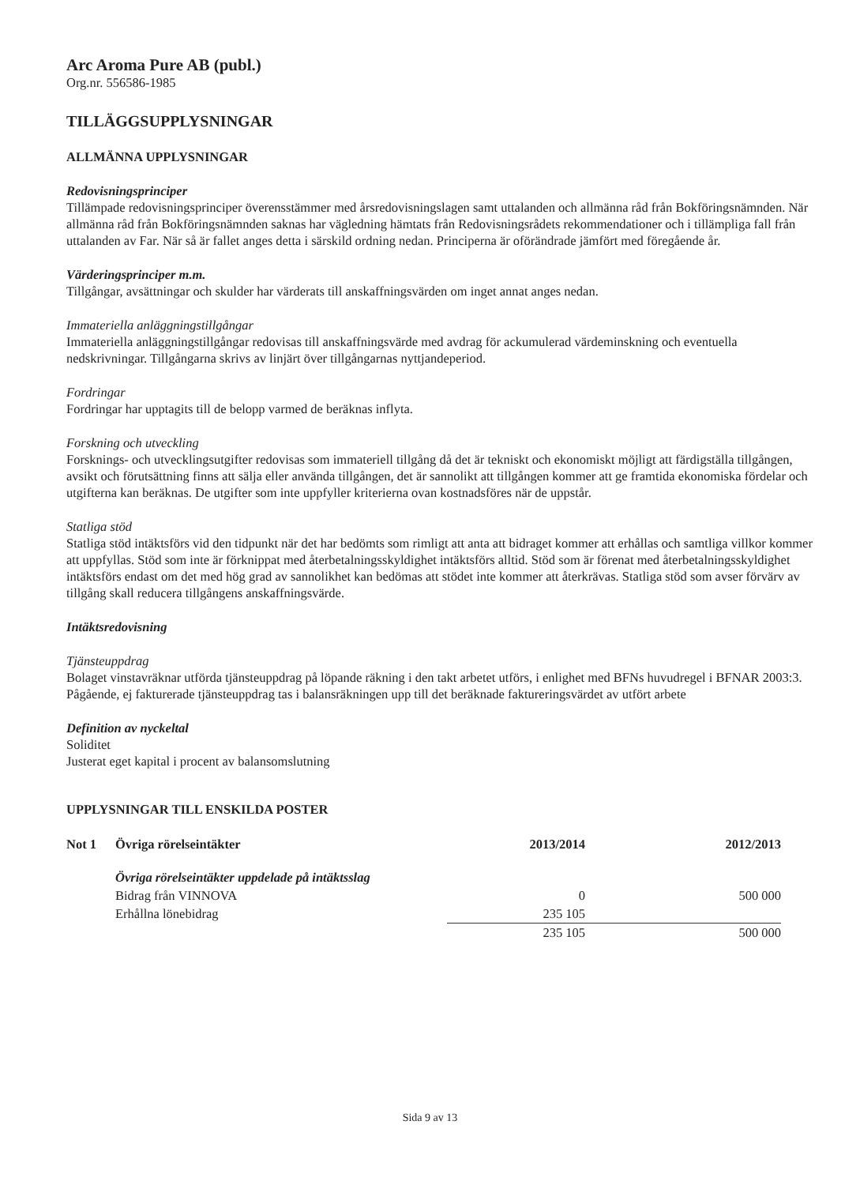Arc Aroma Pure AB (publ.)
Org.nr. 556586-1985
TILLÄGGSUPPLYSNINGAR
ALLMÄNNA UPPLYSNINGAR
Redovisningsprinciper
Tillämpade redovisningsprinciper överensstämmer med årsredovisningslagen samt uttalanden och allmänna råd från Bokföringsnämnden. När allmänna råd från Bokföringsnämnden saknas har vägledning hämtats från Redovisningsrådets rekommendationer och i tillämpliga fall från uttalanden av Far. När så är fallet anges detta i särskild ordning nedan. Principerna är oförändrade jämfört med föregående år.
Värderingsprinciper m.m.
Tillgångar, avsättningar och skulder har värderats till anskaffningsvärden om inget annat anges nedan.
Immateriella anläggningstillgångar
Immateriella anläggningstillgångar redovisas till anskaffningsvärde med avdrag för ackumulerad värdeminskning och eventuella nedskrivningar. Tillgångarna skrivs av linjärt över tillgångarnas nyttjandeperiod.
Fordringar
Fordringar har upptagits till de belopp varmed de beräknas inflyta.
Forskning och utveckling
Forsknings- och utvecklingsutgifter redovisas som immateriell tillgång då det är tekniskt och ekonomiskt möjligt att färdigställa tillgången, avsikt och förutsättning finns att sälja eller använda tillgången, det är sannolikt att tillgången kommer att ge framtida ekonomiska fördelar och utgifterna kan beräknas. De utgifter som inte uppfyller kriterierna ovan kostnadsföres när de uppstår.
Statliga stöd
Statliga stöd intäktsförs vid den tidpunkt när det har bedömts som rimligt att anta att bidraget kommer att erhållas och samtliga villkor kommer att uppfyllas. Stöd som inte är förknippat med återbetalningsskyldighet intäktsförs alltid. Stöd som är förenat med återbetalningsskyldighet intäktsförs endast om det med hög grad av sannolikhet kan bedömas att stödet inte kommer att återkrävas. Statliga stöd som avser förvärv av tillgång skall reducera tillgångens anskaffningsvärde.
Intäktsredovisning
Tjänsteuppdrag
Bolaget vinstavräknar utförda tjänsteuppdrag på löpande räkning i den takt arbetet utförs, i enlighet med BFNs huvudregel i BFNAR 2003:3. Pågående, ej fakturerade tjänsteuppdrag tas i balansräkningen upp till det beräknade faktureringsvärdet av utfört arbete
Definition av nyckeltal
Soliditet
Justerat eget kapital i procent av balansomslutning
UPPLYSNINGAR TILL ENSKILDA POSTER
| Not 1 | Övriga rörelseintäkter | 2013/2014 | 2012/2013 |
| | Övriga rörelseintäkter uppdelade på intäktsslag | | |
| | Bidrag från VINNOVA | 0 | 500 000 |
| | Erhållna lönebidrag | 235 105 | |
| | | 235 105 | 500 000 |
Sida 9 av 13